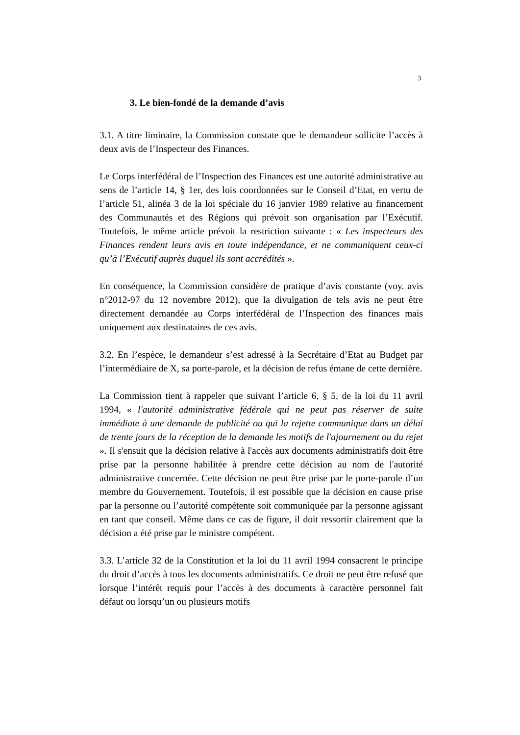3
3. Le bien-fondé de la demande d’avis
3.1. A titre liminaire, la Commission constate que le demandeur sollicite l’accès à deux avis de l’Inspecteur des Finances.
Le Corps interfédéral de l’Inspection des Finances est une autorité administrative au sens de l’article 14, § 1er, des lois coordonnées sur le Conseil d’Etat, en vertu de l’article 51, alinéa 3 de la loi spéciale du 16 janvier 1989 relative au financement des Communautés et des Régions qui prévoit son organisation par l’Exécutif. Toutefois, le même article prévoit la restriction suivante : « Les inspecteurs des Finances rendent leurs avis en toute indépendance, et ne communiquent ceux-ci qu’à l’Exécutif auprès duquel ils sont accrédités ».
En conséquence, la Commission considère de pratique d’avis constante (voy. avis n°2012-97 du 12 novembre 2012), que la divulgation de tels avis ne peut être directement demandée au Corps interfédéral de l’Inspection des finances mais uniquement aux destinataires de ces avis.
3.2. En l’espèce, le demandeur s’est adressé à la Secrétaire d’Etat au Budget par l’intermédiaire de X, sa porte-parole, et la décision de refus émane de cette dernière.
La Commission tient à rappeler que suivant l’article 6, § 5, de la loi du 11 avril 1994, « l'autorité administrative fédérale qui ne peut pas réserver de suite immédiate à une demande de publicité ou qui la rejette communique dans un délai de trente jours de la réception de la demande les motifs de l'ajournement ou du rejet ». Il s'ensuit que la décision relative à l'accès aux documents administratifs doit être prise par la personne habilitée à prendre cette décision au nom de l'autorité administrative concernée. Cette décision ne peut être prise par le porte-parole d’un membre du Gouvernement. Toutefois, il est possible que la décision en cause prise par la personne ou l’autorité compétente soit communiquée par la personne agissant en tant que conseil. Même dans ce cas de figure, il doit ressortir clairement que la décision a été prise par le ministre compétent.
3.3. L’article 32 de la Constitution et la loi du 11 avril 1994 consacrent le principe du droit d’accès à tous les documents administratifs. Ce droit ne peut être refusé que lorsque l’intérêt requis pour l’accès à des documents à caractère personnel fait défaut ou lorsqu’un ou plusieurs motifs